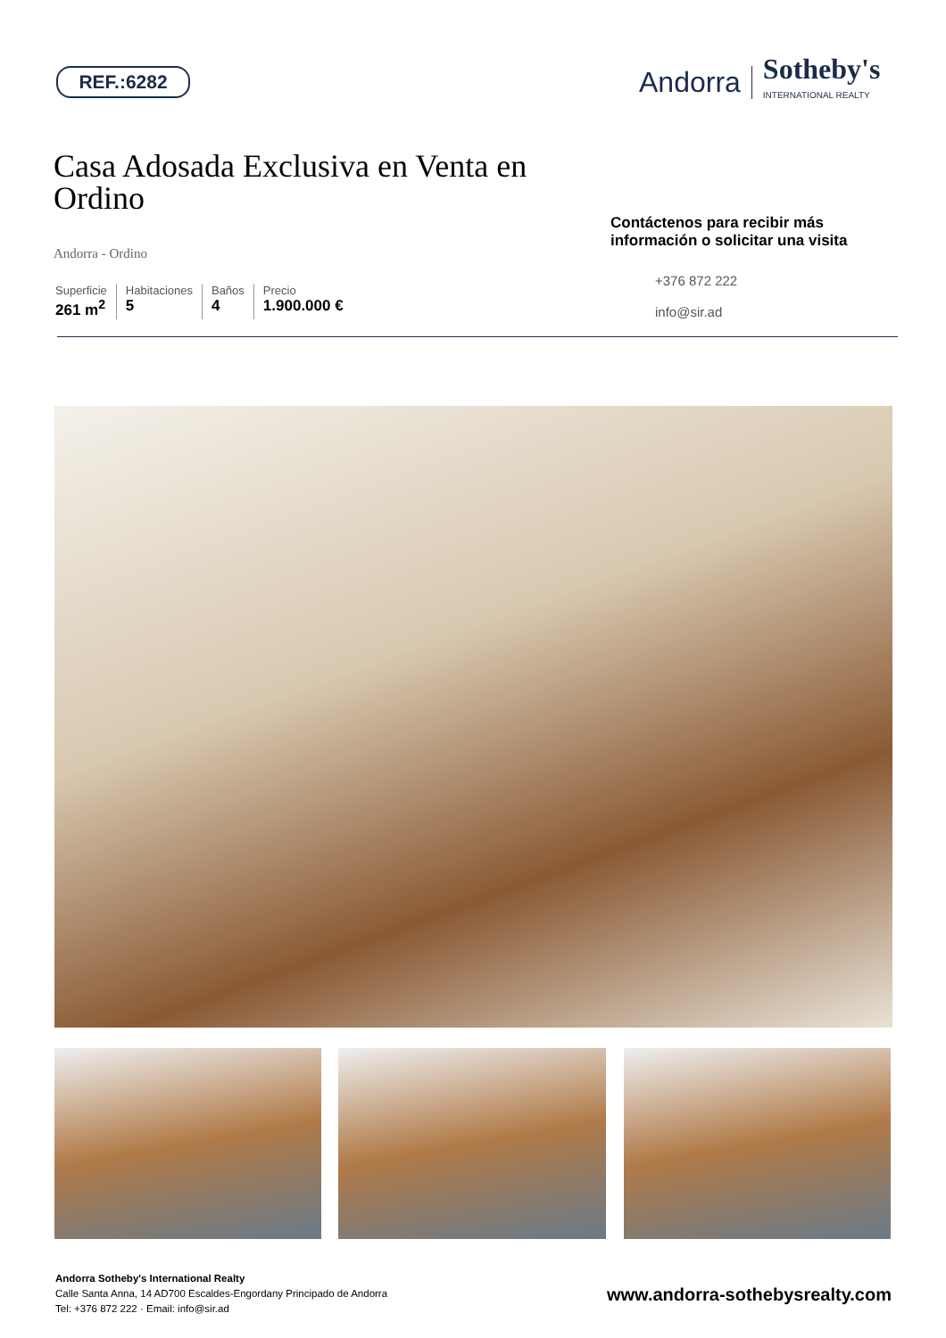REF.:6282
Andorra Sotheby's
INTERNATIONAL REALTY
Casa Adosada Exclusiva en Venta en Ordino
Andorra - Ordino
Superficie
261 m<sup>2</sup>
Habitaciones
5
Baños
4
Precio
1.900.000 €
Contáctenos para recibir más información o solicitar una visita
+376 872 222
info@sir.ad
Andorra Sotheby's International Realty
Calle Santa Anna, 14 AD700 Escaldes-Engordany Principado de Andorra
Tel: +376 872 222 · Email: info@sir.ad
www.andorra-sothebysrealty.com